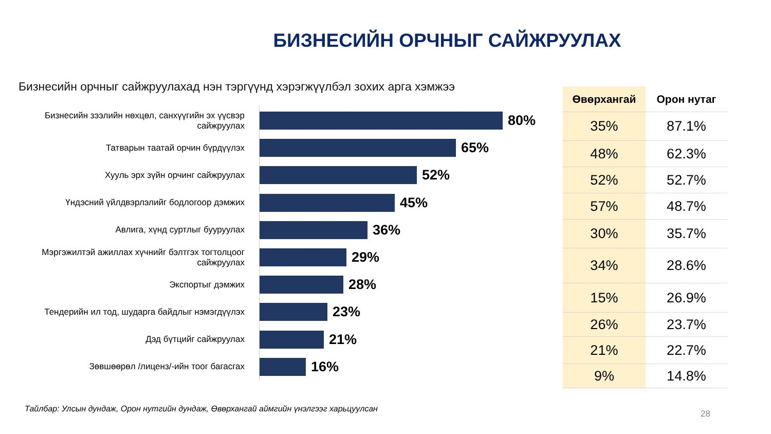БИЗНЕСИЙН ОРЧНЫГ САЙЖРУУЛАХ
Бизнесийн орчныг сайжруулахад нэн тэргүүнд хэрэгжүүлбэл зохих арга хэмжээ
Бизнесийн зээлийн нөхцөл, санхүүгийн эх үүсвэр сайжруулах
80%
Татварын таатай орчин бүрдүүлэх
65%
Хууль эрх зүйн орчинг сайжруулах
52%
Үндэсний үйлдвэрлэлийг бодлогоор дэмжих
45%
Авлига, хүнд суртлыг бууруулах
36%
Мэргэжилтэй ажиллах хүчнийг бэлтгэх тогтолцоог сайжруулах
29%
Экспортыг дэмжих
28%
Тендерийн ил тод, шударга байдлыг нэмэгдүүлэх
23%
Дэд бүтцийг сайжруулах
21%
Зөвшөөрөл /лиценз/-ийн тоог багасгах
16%
| Өвөрхангай | Орон нутаг |
| --- | --- |
| 35% | 87.1% |
| 48% | 62.3% |
| 52% | 52.7% |
| 57% | 48.7% |
| 30% | 35.7% |
| 34% | 28.6% |
| 15% | 26.9% |
| 26% | 23.7% |
| 21% | 22.7% |
| 9% | 14.8% |
Тайлбар: Улсын дундаж, Орон нутгийн дундаж, Өвөрхангай аймгийн үнэлгээг харьцуулсан
28